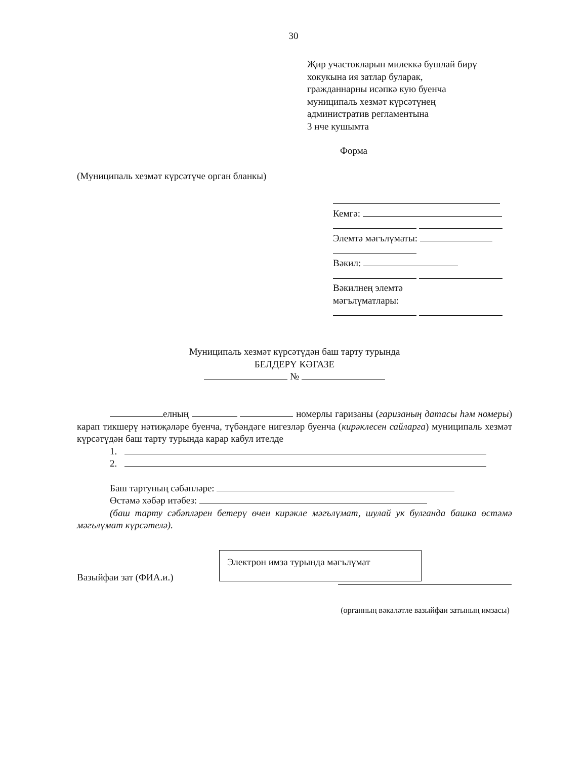30
Җир участокларын милеккә бушлай бирү
хокукына ия затлар буларак,
гражданнарны исәпкә кую буенча
муниципаль хезмәт күрсәтүнең
административ регламентына
3 нче кушымта
Форма
(Муниципаль хезмәт күрсәтүче орган бланкы)
Кемгә:
Элемтә мәгълүматы:
Вәкил:
Вәкилнең элемтә
мәгълүматлары:
Муниципаль хезмәт күрсәтүдән баш тарту турында
БЕЛДЕРҮ КӘГАЗЕ
№
елның номерлы гаризаны (гаризаның датасы һәм номеры) карап тикшерү нәтиҗәләре буенча, түбәндәге нигезләр буенча (кирәклесен сайларга) муниципаль хезмәт күрсәтүдән баш тарту турында карар кабул ителде
1.
2.
Баш тартуның сәбәпләре:
Өстәмә хәбәр итәбез:
(баш тарту сәбәпләрен бетерү өчен кирәкле мәгълүмат, шулай ук булганда башка өстәмә мәгълүмат күрсәтелә).
Электрон имза турында мәгълүмат
Вазыйфаи зат (ФИА.и.)
(органның вәкаләтле вазыйфаи затының имзасы)